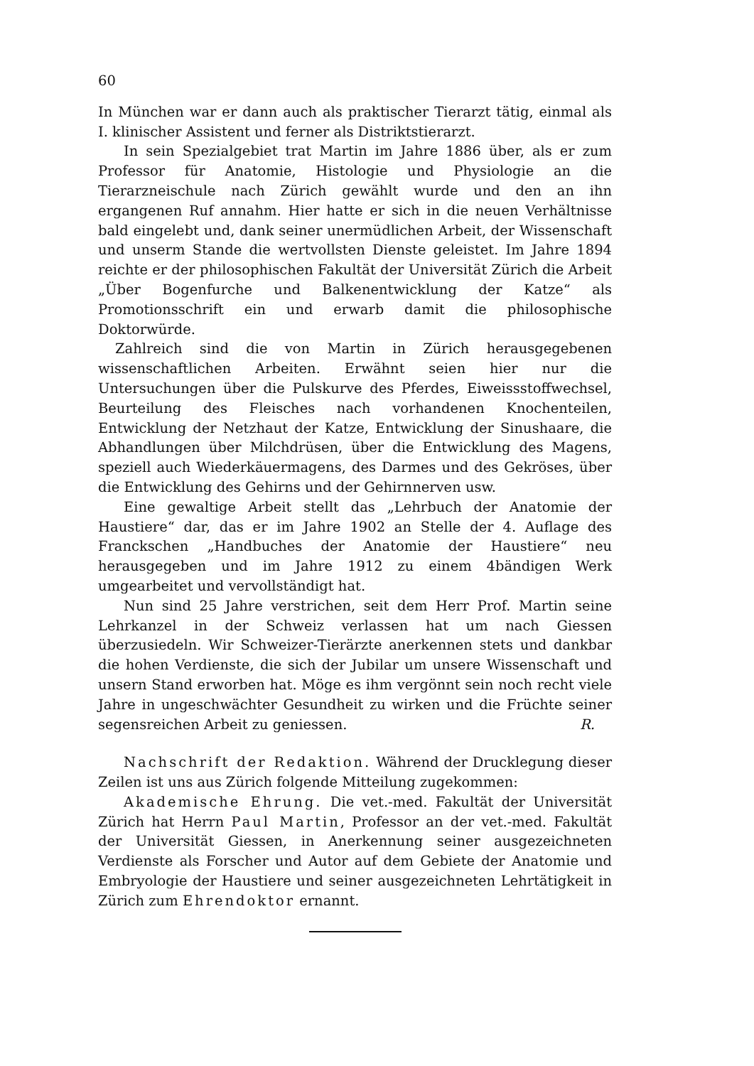60
In München war er dann auch als praktischer Tierarzt tätig, einmal als I. klinischer Assistent und ferner als Distriktstierarzt.
In sein Spezialgebiet trat Martin im Jahre 1886 über, als er zum Professor für Anatomie, Histologie und Physiologie an die Tierarzneischule nach Zürich gewählt wurde und den an ihn ergangenen Ruf annahm. Hier hatte er sich in die neuen Verhältnisse bald eingelebt und, dank seiner unermüdlichen Arbeit, der Wissenschaft und unserm Stande die wertvollsten Dienste geleistet. Im Jahre 1894 reichte er der philosophischen Fakultät der Universität Zürich die Arbeit „Über Bogenfurche und Balkenentwicklung der Katze“ als Promotionsschrift ein und erwarb damit die philosophische Doktorwürde.
Zahlreich sind die von Martin in Zürich herausgegebenen wissenschaftlichen Arbeiten. Erwähnt seien hier nur die Untersuchungen über die Pulskurve des Pferdes, Eiweissstoffwechsel, Beurteilung des Fleisches nach vorhandenen Knochenteilen, Entwicklung der Netzhaut der Katze, Entwicklung der Sinushaare, die Abhandlungen über Milchdrüsen, über die Entwicklung des Magens, speziell auch Wiederkäuermagens, des Darmes und des Gekröses, über die Entwicklung des Gehirns und der Gehirnnerven usw.
Eine gewaltige Arbeit stellt das „Lehrbuch der Anatomie der Haustiere“ dar, das er im Jahre 1902 an Stelle der 4. Auflage des Franckschen „Handbuches der Anatomie der Haustiere“ neu herausgegeben und im Jahre 1912 zu einem 4bändigen Werk umgearbeitet und vervollständigt hat.
Nun sind 25 Jahre verstrichen, seit dem Herr Prof. Martin seine Lehrkanzel in der Schweiz verlassen hat um nach Giessen überzusiedeln. Wir Schweizer-Tierärzte anerkennen stets und dankbar die hohen Verdienste, die sich der Jubilar um unsere Wissenschaft und unsern Stand erworben hat. Möge es ihm vergönnt sein noch recht viele Jahre in ungeschwächter Gesundheit zu wirken und die Früchte seiner segensreichen Arbeit zu geniessen. R.
Nachschrift der Redaktion. Während der Drucklegung dieser Zeilen ist uns aus Zürich folgende Mitteilung zugekommen:
Akademische Ehrung. Die vet.-med. Fakultät der Universität Zürich hat Herrn Paul Martin, Professor an der vet.-med. Fakultät der Universität Giessen, in Anerkennung seiner ausgezeichneten Verdienste als Forscher und Autor auf dem Gebiete der Anatomie und Embryologie der Haustiere und seiner ausgezeichneten Lehrtätigkeit in Zürich zum Ehrendoktor ernannt.